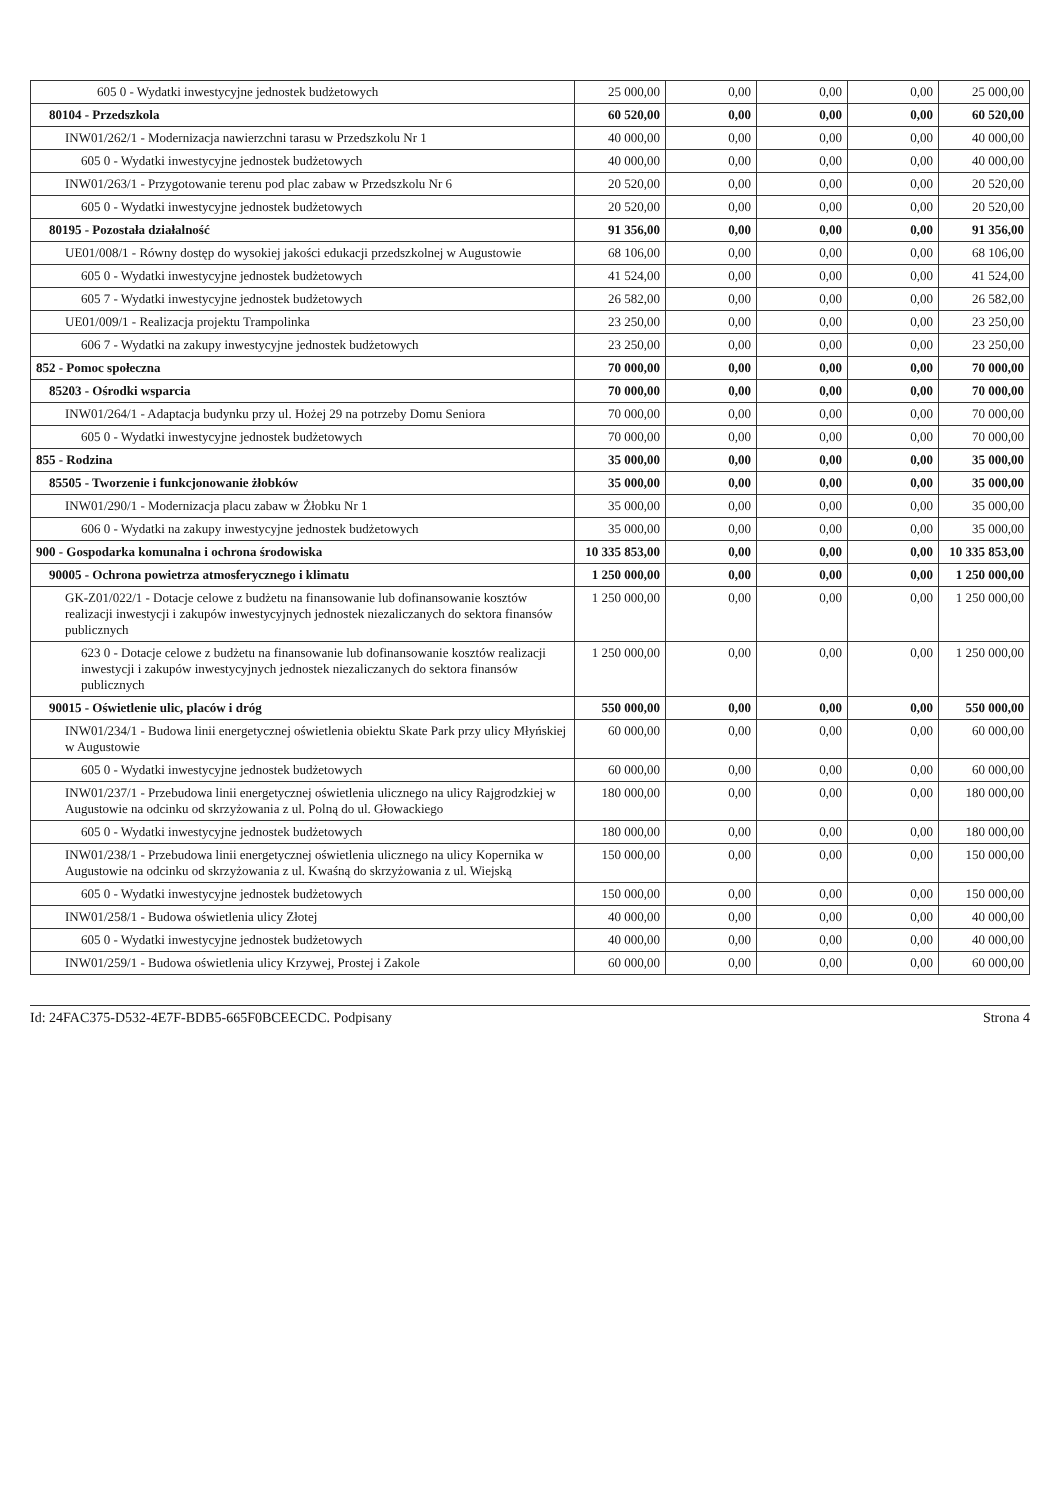| 605 0 - Wydatki inwestycyjne jednostek budżetowych | 25 000,00 | 0,00 | 0,00 | 0,00 | 25 000,00 |
| 80104 - Przedszkola | 60 520,00 | 0,00 | 0,00 | 0,00 | 60 520,00 |
| INW01/262/1 - Modernizacja nawierzchni tarasu w Przedszkolu Nr 1 | 40 000,00 | 0,00 | 0,00 | 0,00 | 40 000,00 |
| 605 0 - Wydatki inwestycyjne jednostek budżetowych | 40 000,00 | 0,00 | 0,00 | 0,00 | 40 000,00 |
| INW01/263/1 - Przygotowanie terenu pod plac zabaw w Przedszkolu Nr 6 | 20 520,00 | 0,00 | 0,00 | 0,00 | 20 520,00 |
| 605 0 - Wydatki inwestycyjne jednostek budżetowych | 20 520,00 | 0,00 | 0,00 | 0,00 | 20 520,00 |
| 80195 - Pozostała działalność | 91 356,00 | 0,00 | 0,00 | 0,00 | 91 356,00 |
| UE01/008/1 - Równy dostęp do wysokiej jakości edukacji przedszkolnej w Augustowie | 68 106,00 | 0,00 | 0,00 | 0,00 | 68 106,00 |
| 605 0 - Wydatki inwestycyjne jednostek budżetowych | 41 524,00 | 0,00 | 0,00 | 0,00 | 41 524,00 |
| 605 7 - Wydatki inwestycyjne jednostek budżetowych | 26 582,00 | 0,00 | 0,00 | 0,00 | 26 582,00 |
| UE01/009/1 - Realizacja projektu Trampolinka | 23 250,00 | 0,00 | 0,00 | 0,00 | 23 250,00 |
| 606 7 - Wydatki na zakupy inwestycyjne jednostek budżetowych | 23 250,00 | 0,00 | 0,00 | 0,00 | 23 250,00 |
| 852 - Pomoc społeczna | 70 000,00 | 0,00 | 0,00 | 0,00 | 70 000,00 |
| 85203 - Ośrodki wsparcia | 70 000,00 | 0,00 | 0,00 | 0,00 | 70 000,00 |
| INW01/264/1 - Adaptacja budynku przy ul. Hożej 29 na potrzeby Domu Seniora | 70 000,00 | 0,00 | 0,00 | 0,00 | 70 000,00 |
| 605 0 - Wydatki inwestycyjne jednostek budżetowych | 70 000,00 | 0,00 | 0,00 | 0,00 | 70 000,00 |
| 855 - Rodzina | 35 000,00 | 0,00 | 0,00 | 0,00 | 35 000,00 |
| 85505 - Tworzenie i funkcjonowanie żłobków | 35 000,00 | 0,00 | 0,00 | 0,00 | 35 000,00 |
| INW01/290/1 - Modernizacja placu zabaw w Żłobku Nr 1 | 35 000,00 | 0,00 | 0,00 | 0,00 | 35 000,00 |
| 606 0 - Wydatki na zakupy inwestycyjne jednostek budżetowych | 35 000,00 | 0,00 | 0,00 | 0,00 | 35 000,00 |
| 900 - Gospodarka komunalna i ochrona środowiska | 10 335 853,00 | 0,00 | 0,00 | 0,00 | 10 335 853,00 |
| 90005 - Ochrona powietrza atmosferycznego i klimatu | 1 250 000,00 | 0,00 | 0,00 | 0,00 | 1 250 000,00 |
| GK-Z01/022/1 - Dotacje celowe z budżetu na finansowanie lub dofinansowanie kosztów realizacji inwestycji i zakupów inwestycyjnych jednostek niezaliczanych do sektora finansów publicznych | 1 250 000,00 | 0,00 | 0,00 | 0,00 | 1 250 000,00 |
| 623 0 - Dotacje celowe z budżetu na finansowanie lub dofinansowanie kosztów realizacji inwestycji i zakupów inwestycyjnych jednostek niezaliczanych do sektora finansów publicznych | 1 250 000,00 | 0,00 | 0,00 | 0,00 | 1 250 000,00 |
| 90015 - Oświetlenie ulic, placów i dróg | 550 000,00 | 0,00 | 0,00 | 0,00 | 550 000,00 |
| INW01/234/1 - Budowa linii energetycznej oświetlenia obiektu Skate Park przy ulicy Młyńskiej w Augustowie | 60 000,00 | 0,00 | 0,00 | 0,00 | 60 000,00 |
| 605 0 - Wydatki inwestycyjne jednostek budżetowych | 60 000,00 | 0,00 | 0,00 | 0,00 | 60 000,00 |
| INW01/237/1 - Przebudowa linii energetycznej oświetlenia ulicznego na ulicy Rajgrodzkiej w Augustowie na odcinku od skrzyżowania z ul. Polną do ul. Głowackiego | 180 000,00 | 0,00 | 0,00 | 0,00 | 180 000,00 |
| 605 0 - Wydatki inwestycyjne jednostek budżetowych | 180 000,00 | 0,00 | 0,00 | 0,00 | 180 000,00 |
| INW01/238/1 - Przebudowa linii energetycznej oświetlenia ulicznego na ulicy Kopernika w Augustowie na odcinku od skrzyżowania z ul. Kwaśną do skrzyżowania z ul. Wiejską | 150 000,00 | 0,00 | 0,00 | 0,00 | 150 000,00 |
| 605 0 - Wydatki inwestycyjne jednostek budżetowych | 150 000,00 | 0,00 | 0,00 | 0,00 | 150 000,00 |
| INW01/258/1 - Budowa oświetlenia ulicy Złotej | 40 000,00 | 0,00 | 0,00 | 0,00 | 40 000,00 |
| 605 0 - Wydatki inwestycyjne jednostek budżetowych | 40 000,00 | 0,00 | 0,00 | 0,00 | 40 000,00 |
| INW01/259/1 - Budowa oświetlenia ulicy Krzywej, Prostej i Zakole | 60 000,00 | 0,00 | 0,00 | 0,00 | 60 000,00 |
Id: 24FAC375-D532-4E7F-BDB5-665F0BCEECDC. Podpisany Strona 4